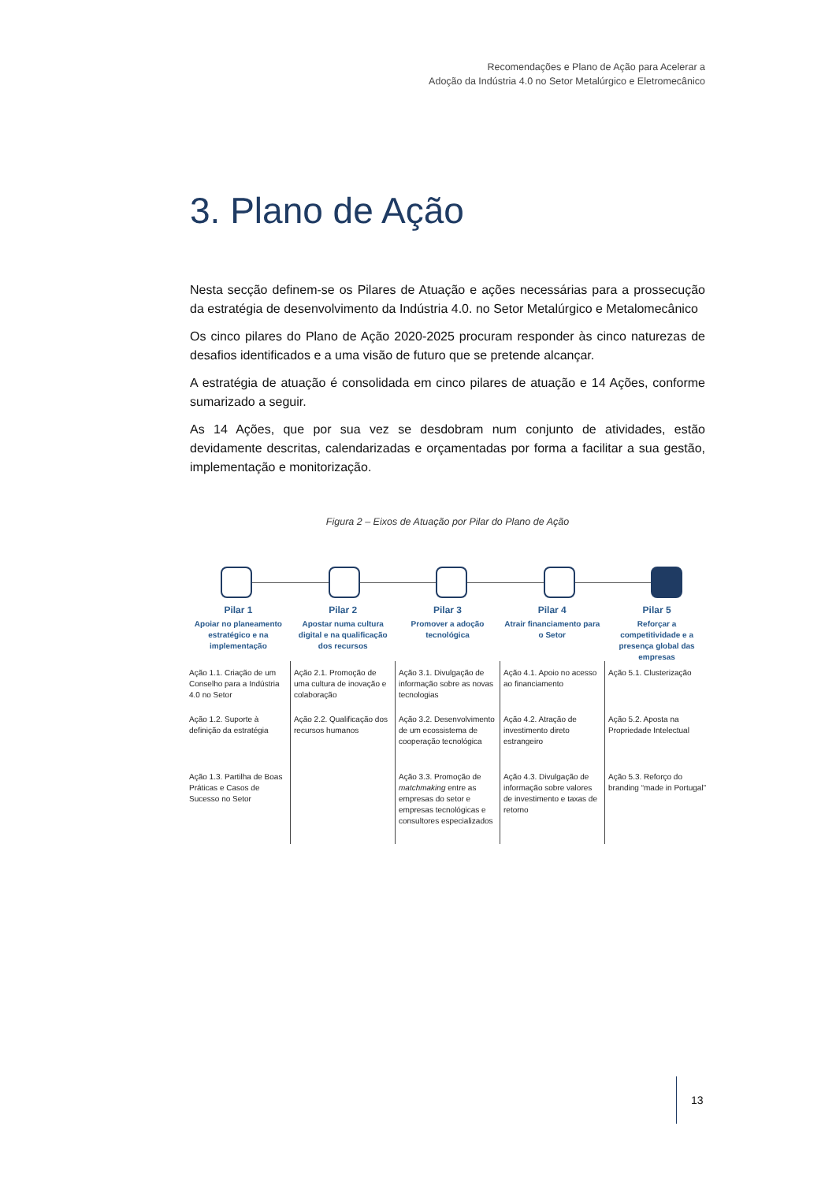Recomendações e Plano de Ação para Acelerar a
Adoção da Indústria 4.0 no Setor Metalúrgico e Eletromecânico
3. Plano de Ação
Nesta secção definem-se os Pilares de Atuação e ações necessárias para a prossecução da estratégia de desenvolvimento da Indústria 4.0. no Setor Metalúrgico e Metalomecânico
Os cinco pilares do Plano de Ação 2020-2025 procuram responder às cinco naturezas de desafios identificados e a uma visão de futuro que se pretende alcançar.
A estratégia de atuação é consolidada em cinco pilares de atuação e 14 Ações, conforme sumarizado a seguir.
As 14 Ações, que por sua vez se desdobram num conjunto de atividades, estão devidamente descritas, calendarizadas e orçamentadas por forma a facilitar a sua gestão, implementação e monitorização.
Figura 2 – Eixos de Atuação por Pilar do Plano de Ação
Pilar 1
Apoiar no planeamento estratégico e na implementação
Pilar 2
Apostar numa cultura digital e na qualificação dos recursos
Pilar 3
Promover a adoção tecnológica
Pilar 4
Atrair financiamento para o Setor
Pilar 5
Reforçar a competitividade e a presença global das empresas
Ação 1.1. Criação de um Conselho para a Indústria 4.0 no Setor
Ação 1.2. Suporte à definição da estratégia
Ação 1.3. Partilha de Boas Práticas e Casos de Sucesso no Setor
Ação 2.1. Promoção de uma cultura de inovação e colaboração
Ação 2.2. Qualificação dos recursos humanos
Ação 3.1. Divulgação de informação sobre as novas tecnologias
Ação 3.2. Desenvolvimento de um ecossistema de cooperação tecnológica
Ação 3.3. Promoção de matchmaking entre as empresas do setor e empresas tecnológicas e consultores especializados
Ação 4.1. Apoio no acesso ao financiamento
Ação 4.2. Atração de investimento direto estrangeiro
Ação 4.3. Divulgação de informação sobre valores de investimento e taxas de retorno
Ação 5.1. Clusterização
Ação 5.2. Aposta na Propriedade Intelectual
Ação 5.3. Reforço do branding “made in Portugal”
13